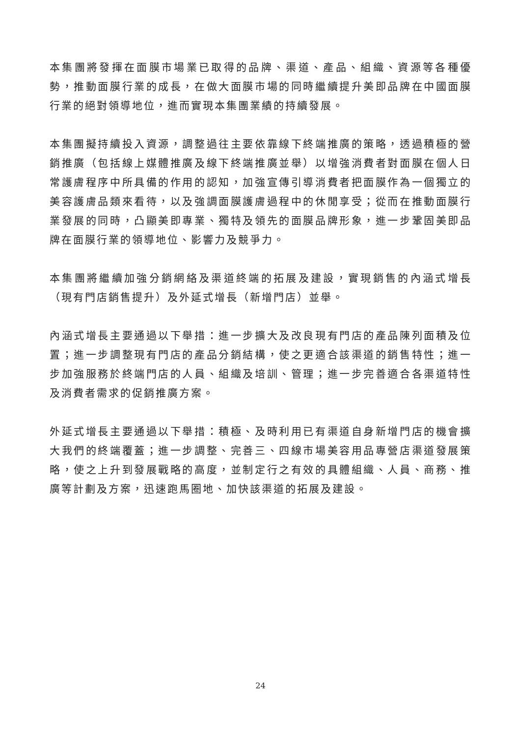本集團將發揮在面膜市場業已取得的品牌、渠道、產品、組織、資源等各種優勢，推動面膜行業的成長，在做大面膜市場的同時繼續提升美即品牌在中國面膜行業的絕對領導地位，進而實現本集團業績的持續發展。
本集團擬持續投入資源，調整過往主要依靠線下終端推廣的策略，透過積極的營銷推廣（包括線上媒體推廣及線下終端推廣並舉）以增強消費者對面膜在個人日常護膚程序中所具備的作用的認知，加強宣傳引導消費者把面膜作為一個獨立的美容護膚品類來看待，以及強調面膜護膚過程中的休閒享受；從而在推動面膜行業發展的同時，凸顯美即專業、獨特及領先的面膜品牌形象，進一步鞏固美即品牌在面膜行業的領導地位、影響力及競爭力。
本集團將繼續加強分銷網絡及渠道終端的拓展及建設，實現銷售的內涵式增長（現有門店銷售提升）及外延式增長（新增門店）並舉。
內涵式增長主要通過以下舉措：進一步擴大及改良現有門店的產品陳列面積及位置；進一步調整現有門店的產品分銷結構，使之更適合該渠道的銷售特性；進一步加強服務於終端門店的人員、組織及培訓、管理；進一步完善適合各渠道特性及消費者需求的促銷推廣方案。
外延式增長主要通過以下舉措：積極、及時利用已有渠道自身新增門店的機會擴大我們的終端覆蓋；進一步調整、完善三、四線市場美容用品專營店渠道發展策略，使之上升到發展戰略的高度，並制定行之有效的具體組織、人員、商務、推廣等計劃及方案，迅速跑馬圈地、加快該渠道的拓展及建設。
24